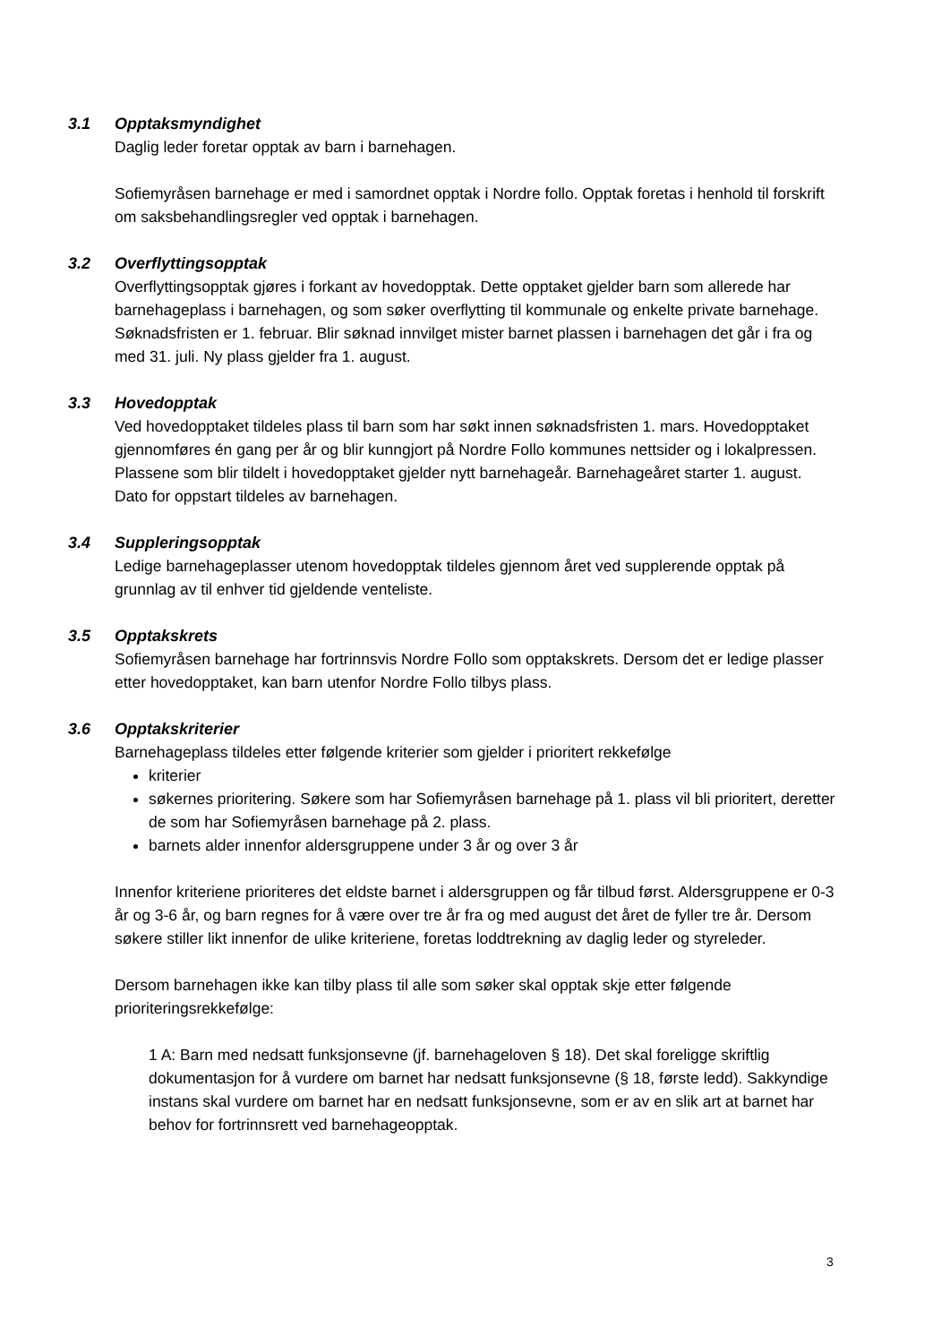3.1 Opptaksmyndighet
Daglig leder foretar opptak av barn i barnehagen.
Sofiemyråsen barnehage er med i samordnet opptak i Nordre follo. Opptak foretas i henhold til forskrift om saksbehandlingsregler ved opptak i barnehagen.
3.2 Overflyttingsopptak
Overflyttingsopptak gjøres i forkant av hovedopptak. Dette opptaket gjelder barn som allerede har barnehageplass i barnehagen, og som søker overflytting til kommunale og enkelte private barnehage. Søknadsfristen er 1. februar. Blir søknad innvilget mister barnet plassen i barnehagen det går i fra og med 31. juli. Ny plass gjelder fra 1. august.
3.3 Hovedopptak
Ved hovedopptaket tildeles plass til barn som har søkt innen søknadsfristen 1. mars. Hovedopptaket gjennomføres én gang per år og blir kunngjort på Nordre Follo kommunes nettsider og i lokalpressen. Plassene som blir tildelt i hovedopptaket gjelder nytt barnehageår. Barnehageåret starter 1. august. Dato for oppstart tildeles av barnehagen.
3.4 Suppleringsopptak
Ledige barnehageplasser utenom hovedopptak tildeles gjennom året ved supplerende opptak på grunnlag av til enhver tid gjeldende venteliste.
3.5 Opptakskrets
Sofiemyråsen barnehage har fortrinnsvis Nordre Follo som opptakskrets. Dersom det er ledige plasser etter hovedopptaket, kan barn utenfor Nordre Follo tilbys plass.
3.6 Opptakskriterier
Barnehageplass tildeles etter følgende kriterier som gjelder i prioritert rekkefølge
kriterier
søkernes prioritering. Søkere som har Sofiemyråsen barnehage på 1. plass vil bli prioritert, deretter de som har Sofiemyråsen barnehage på 2. plass.
barnets alder innenfor aldersgruppene under 3 år og over 3 år
Innenfor kriteriene prioriteres det eldste barnet i aldersgruppen og får tilbud først. Aldersgruppene er 0-3 år og 3-6 år, og barn regnes for å være over tre år fra og med august det året de fyller tre år. Dersom søkere stiller likt innenfor de ulike kriteriene, foretas loddtrekning av daglig leder og styreleder.
Dersom barnehagen ikke kan tilby plass til alle som søker skal opptak skje etter følgende prioriteringsrekkefølge:
1 A: Barn med nedsatt funksjonsevne (jf. barnehageloven § 18). Det skal foreligge skriftlig dokumentasjon for å vurdere om barnet har nedsatt funksjonsevne (§ 18, første ledd). Sakkyndige instans skal vurdere om barnet har en nedsatt funksjonsevne, som er av en slik art at barnet har behov for fortrinnsrett ved barnehageopptak.
3